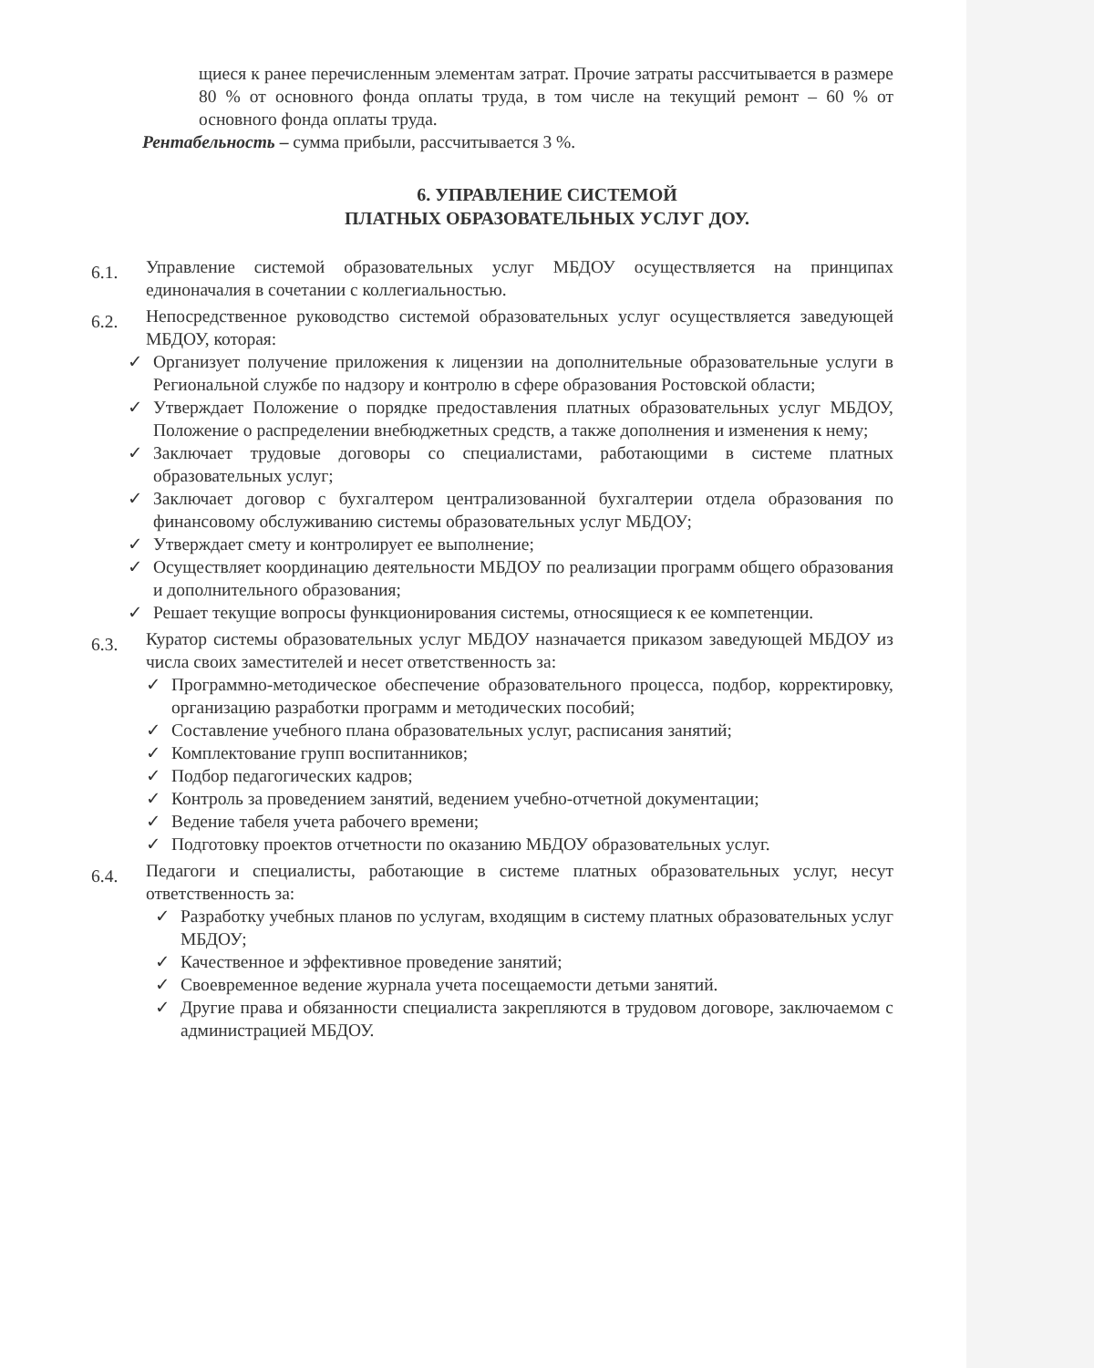щиеся к ранее перечисленным элементам затрат. Прочие затраты рассчитывается в размере 80 % от основного фонда оплаты труда, в том числе на текущий ремонт – 60 % от основного фонда оплаты труда.
Рентабельность – сумма прибыли, рассчитывается 3 %.
6. УПРАВЛЕНИЕ СИСТЕМОЙ
ПЛАТНЫХ ОБРАЗОВАТЕЛЬНЫХ УСЛУГ ДОУ.
6.1.
Управление системой образовательных услуг МБДОУ осуществляется на принципах единоначалия в сочетании с коллегиальностью.
6.2.
Непосредственное руководство системой образовательных услуг осуществляется заведующей МБДОУ, которая:
✓ Организует получение приложения к лицензии на дополнительные образовательные услуги в Региональной службе по надзору и контролю в сфере образования Ростовской области;
✓ Утверждает Положение о порядке предоставления платных образовательных услуг МБДОУ, Положение о распределении внебюджетных средств, а также дополнения и изменения к нему;
✓ Заключает трудовые договоры со специалистами, работающими в системе платных образовательных услуг;
✓ Заключает договор с бухгалтером централизованной бухгалтерии отдела образования по финансовому обслуживанию системы образовательных услуг МБДОУ;
✓ Утверждает смету и контролирует ее выполнение;
✓ Осуществляет координацию деятельности МБДОУ по реализации программ общего образования и дополнительного образования;
✓ Решает текущие вопросы функционирования системы, относящиеся к ее компетенции.
6.3.
Куратор системы образовательных услуг МБДОУ назначается приказом заведующей МБДОУ из числа своих заместителей и несет ответственность за:
✓ Программно-методическое обеспечение образовательного процесса, подбор, корректировку, организацию разработки программ и методических пособий;
✓ Составление учебного плана образовательных услуг, расписания занятий;
✓ Комплектование групп воспитанников;
✓ Подбор педагогических кадров;
✓ Контроль за проведением занятий, ведением учебно-отчетной документации;
✓ Ведение табеля учета рабочего времени;
✓ Подготовку проектов отчетности по оказанию МБДОУ образовательных услуг.
6.4.
Педагоги и специалисты, работающие в системе платных образовательных услуг, несут ответственность за:
✓ Разработку учебных планов по услугам, входящим в систему платных образовательных услуг МБДОУ;
✓ Качественное и эффективное проведение занятий;
✓ Своевременное ведение журнала учета посещаемости детьми занятий.
✓ Другие права и обязанности специалиста закрепляются в трудовом договоре, заключаемом с администрацией МБДОУ.